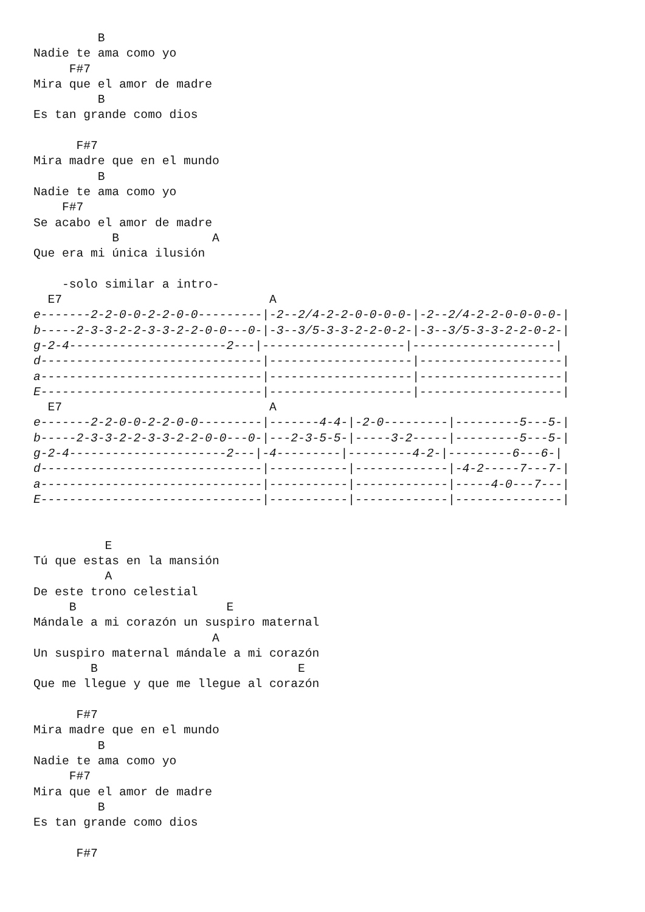B
Nadie te ama como yo
     F#7
Mira que el amor de madre
         B
Es tan grande como dios

      F#7
Mira madre que en el mundo
         B
Nadie te ama como yo
    F#7
Se acabo el amor de madre
           B             A
Que era mi única ilusión

    -solo similar a intro-
  E7                             A
e-------2-2-0-0-2-2-0-0---------|-2--2/4-2-2-0-0-0-0-|-2--2/4-2-2-0-0-0-0-|
b-----2-3-3-2-2-3-3-2-2-0-0---0-|-3--3/5-3-3-2-2-0-2-|-3--3/5-3-3-2-2-0-2-|
g-2-4----------------------2---|--------------------|--------------------|
d-------------------------------|--------------------|--------------------|
a-------------------------------|--------------------|--------------------|
E-------------------------------|--------------------|--------------------|
  E7                             A
e-------2-2-0-0-2-2-0-0---------|-------4-4-|-2-0---------|---------5---5-|
b-----2-3-3-2-2-3-3-2-2-0-0---0-|---2-3-5-5-|-----3-2-----|---------5---5-|
g-2-4----------------------2---|-4---------|---------4-2-|---------6---6-|
d-------------------------------|-----------|-------------|-4-2-----7---7-|
a-------------------------------|-----------|-------------|-----4-0---7---|
E-------------------------------|-----------|-------------|---------------|


          E
Tú que estas en la mansión
          A
De este trono celestial
     B                     E
Mándale a mi corazón un suspiro maternal
                         A
Un suspiro maternal mándale a mi corazón
        B                            E
Que me llegue y que me llegue al corazón

      F#7
Mira madre que en el mundo
         B
Nadie te ama como yo
     F#7
Mira que el amor de madre
         B
Es tan grande como dios

      F#7